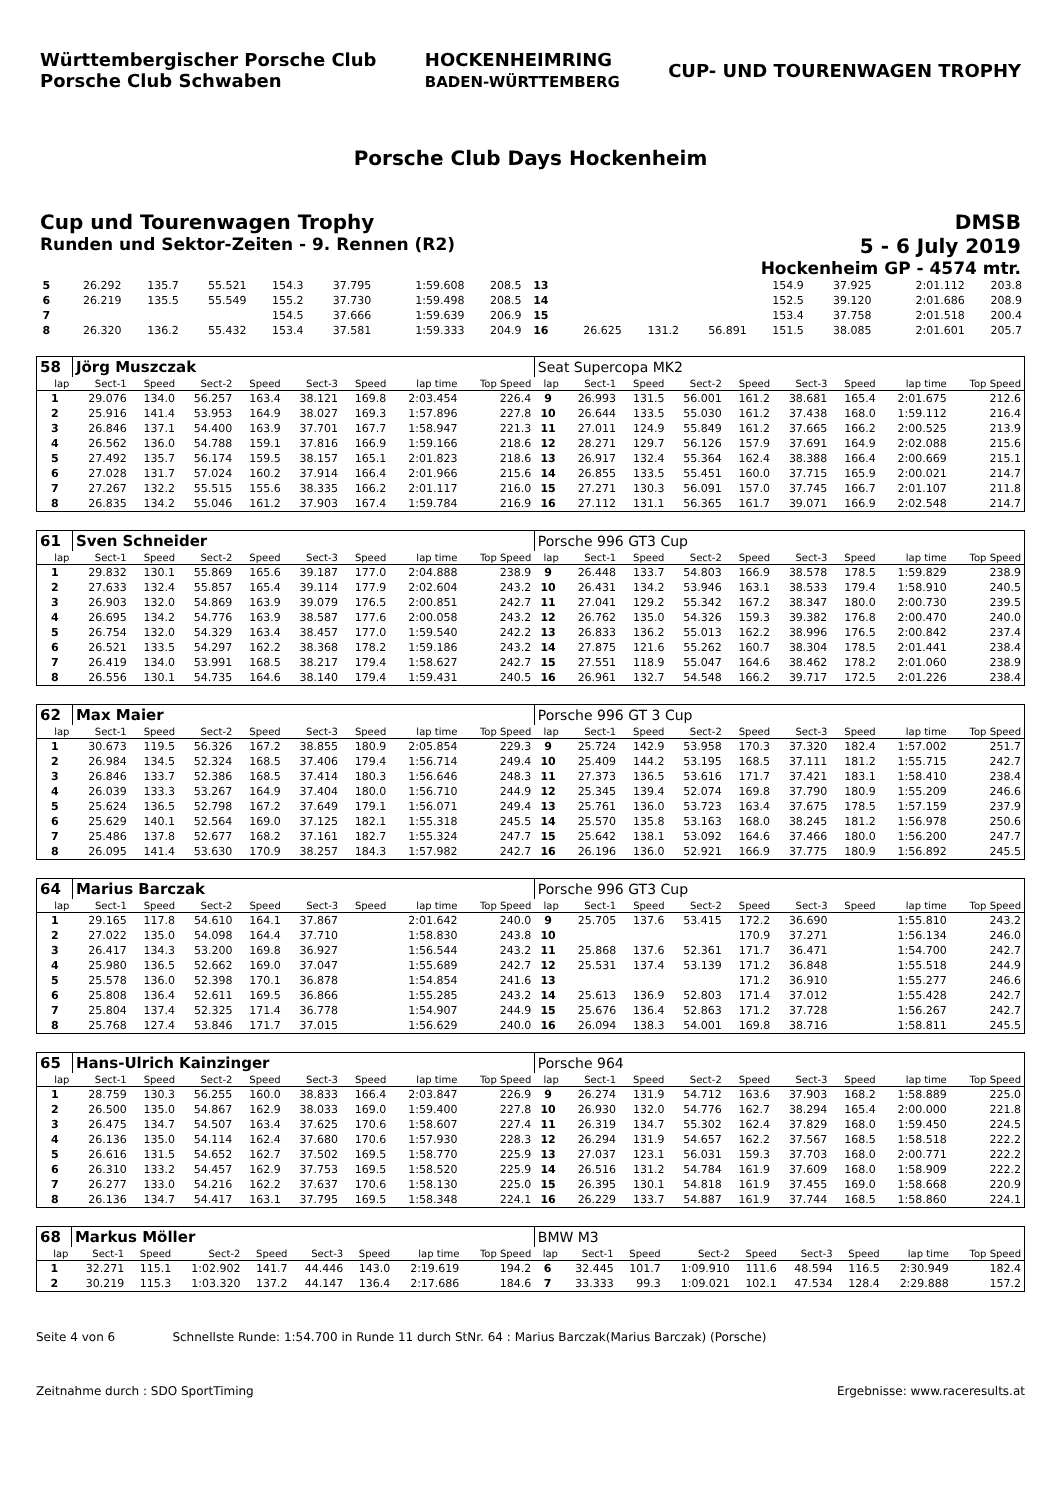Württembergischer Porsche Club
Porsche Club Schwaben
HOCKENHEIMRING
BADEN-WÜRTTEMBERG
CUP- UND TOURENWAGEN TROPHY
Porsche Club Days Hockenheim
Cup und Tourenwagen Trophy
Runden und Sektor-Zeiten - 9. Rennen (R2)
DMSB
5 - 6 July 2019
Hockenheim GP - 4574 mtr.
| 5 | 26.292 | 135.7 | 55.521 | 154.3 | 37.795 | | 1:59.608 | 208.5 | 13 | | | | 154.9 | 37.925 | | 2:01.112 | 203.8 |
| 6 | 26.219 | 135.5 | 55.549 | 155.2 | 37.730 | | 1:59.498 | 208.5 | 14 | | | | 152.5 | 39.120 | | 2:01.686 | 208.9 |
| 7 | | | | 154.5 | 37.666 | | 1:59.639 | 206.9 | 15 | | | | 153.4 | 37.758 | | 2:01.518 | 200.4 |
| 8 | 26.320 | 136.2 | 55.432 | 153.4 | 37.581 | | 1:59.333 | 204.9 | 16 | 26.625 | 131.2 | 56.891 | 151.5 | 38.085 | | 2:01.601 | 205.7 |
| 58 | Jörg Muszczak | | | | | | | | Seat Supercopa MK2 | | | | | | | | |
| lap | Sect-1 | Speed | Sect-2 | Speed | Sect-3 | Speed | lap time | Top Speed | lap | Sect-1 | Speed | Sect-2 | Speed | Sect-3 | Speed | lap time | Top Speed |
| 1 | 29.076 | 134.0 | 56.257 | 163.4 | 38.121 | 169.8 | 2:03.454 | 226.4 | 9 | 26.993 | 131.5 | 56.001 | 161.2 | 38.681 | 165.4 | 2:01.675 | 212.6 |
| 2 | 25.916 | 141.4 | 53.953 | 164.9 | 38.027 | 169.3 | 1:57.896 | 227.8 | 10 | 26.644 | 133.5 | 55.030 | 161.2 | 37.438 | 168.0 | 1:59.112 | 216.4 |
| 3 | 26.846 | 137.1 | 54.400 | 163.9 | 37.701 | 167.7 | 1:58.947 | 221.3 | 11 | 27.011 | 124.9 | 55.849 | 161.2 | 37.665 | 166.2 | 2:00.525 | 213.9 |
| 4 | 26.562 | 136.0 | 54.788 | 159.1 | 37.816 | 166.9 | 1:59.166 | 218.6 | 12 | 28.271 | 129.7 | 56.126 | 157.9 | 37.691 | 164.9 | 2:02.088 | 215.6 |
| 5 | 27.492 | 135.7 | 56.174 | 159.5 | 38.157 | 165.1 | 2:01.823 | 218.6 | 13 | 26.917 | 132.4 | 55.364 | 162.4 | 38.388 | 166.4 | 2:00.669 | 215.1 |
| 6 | 27.028 | 131.7 | 57.024 | 160.2 | 37.914 | 166.4 | 2:01.966 | 215.6 | 14 | 26.855 | 133.5 | 55.451 | 160.0 | 37.715 | 165.9 | 2:00.021 | 214.7 |
| 7 | 27.267 | 132.2 | 55.515 | 155.6 | 38.335 | 166.2 | 2:01.117 | 216.0 | 15 | 27.271 | 130.3 | 56.091 | 157.0 | 37.745 | 166.7 | 2:01.107 | 211.8 |
| 8 | 26.835 | 134.2 | 55.046 | 161.2 | 37.903 | 167.4 | 1:59.784 | 216.9 | 16 | 27.112 | 131.1 | 56.365 | 161.7 | 39.071 | 166.9 | 2:02.548 | 214.7 |
| 61 | Sven Schneider | | | | | | | | Porsche 996 GT3 Cup | | | | | | | | |
| lap | Sect-1 | Speed | Sect-2 | Speed | Sect-3 | Speed | lap time | Top Speed | lap | Sect-1 | Speed | Sect-2 | Speed | Sect-3 | Speed | lap time | Top Speed |
| 1 | 29.832 | 130.1 | 55.869 | 165.6 | 39.187 | 177.0 | 2:04.888 | 238.9 | 9 | 26.448 | 133.7 | 54.803 | 166.9 | 38.578 | 178.5 | 1:59.829 | 238.9 |
| 2 | 27.633 | 132.4 | 55.857 | 165.4 | 39.114 | 177.9 | 2:02.604 | 243.2 | 10 | 26.431 | 134.2 | 53.946 | 163.1 | 38.533 | 179.4 | 1:58.910 | 240.5 |
| 3 | 26.903 | 132.0 | 54.869 | 163.9 | 39.079 | 176.5 | 2:00.851 | 242.7 | 11 | 27.041 | 129.2 | 55.342 | 167.2 | 38.347 | 180.0 | 2:00.730 | 239.5 |
| 4 | 26.695 | 134.2 | 54.776 | 163.9 | 38.587 | 177.6 | 2:00.058 | 243.2 | 12 | 26.762 | 135.0 | 54.326 | 159.3 | 39.382 | 176.8 | 2:00.470 | 240.0 |
| 5 | 26.754 | 132.0 | 54.329 | 163.4 | 38.457 | 177.0 | 1:59.540 | 242.2 | 13 | 26.833 | 136.2 | 55.013 | 162.2 | 38.996 | 176.5 | 2:00.842 | 237.4 |
| 6 | 26.521 | 133.5 | 54.297 | 162.2 | 38.368 | 178.2 | 1:59.186 | 243.2 | 14 | 27.875 | 121.6 | 55.262 | 160.7 | 38.304 | 178.5 | 2:01.441 | 238.4 |
| 7 | 26.419 | 134.0 | 53.991 | 168.5 | 38.217 | 179.4 | 1:58.627 | 242.7 | 15 | 27.551 | 118.9 | 55.047 | 164.6 | 38.462 | 178.2 | 2:01.060 | 238.9 |
| 8 | 26.556 | 130.1 | 54.735 | 164.6 | 38.140 | 179.4 | 1:59.431 | 240.5 | 16 | 26.961 | 132.7 | 54.548 | 166.2 | 39.717 | 172.5 | 2:01.226 | 238.4 |
| 62 | Max Maier | | | | | | | | Porsche 996 GT 3 Cup | | | | | | | | |
| lap | Sect-1 | Speed | Sect-2 | Speed | Sect-3 | Speed | lap time | Top Speed | lap | Sect-1 | Speed | Sect-2 | Speed | Sect-3 | Speed | lap time | Top Speed |
| 1 | 30.673 | 119.5 | 56.326 | 167.2 | 38.855 | 180.9 | 2:05.854 | 229.3 | 9 | 25.724 | 142.9 | 53.958 | 170.3 | 37.320 | 182.4 | 1:57.002 | 251.7 |
| 2 | 26.984 | 134.5 | 52.324 | 168.5 | 37.406 | 179.4 | 1:56.714 | 249.4 | 10 | 25.409 | 144.2 | 53.195 | 168.5 | 37.111 | 181.2 | 1:55.715 | 242.7 |
| 3 | 26.846 | 133.7 | 52.386 | 168.5 | 37.414 | 180.3 | 1:56.646 | 248.3 | 11 | 27.373 | 136.5 | 53.616 | 171.7 | 37.421 | 183.1 | 1:58.410 | 238.4 |
| 4 | 26.039 | 133.3 | 53.267 | 164.9 | 37.404 | 180.0 | 1:56.710 | 244.9 | 12 | 25.345 | 139.4 | 52.074 | 169.8 | 37.790 | 180.9 | 1:55.209 | 246.6 |
| 5 | 25.624 | 136.5 | 52.798 | 167.2 | 37.649 | 179.1 | 1:56.071 | 249.4 | 13 | 25.761 | 136.0 | 53.723 | 163.4 | 37.675 | 178.5 | 1:57.159 | 237.9 |
| 6 | 25.629 | 140.1 | 52.564 | 169.0 | 37.125 | 182.1 | 1:55.318 | 245.5 | 14 | 25.570 | 135.8 | 53.163 | 168.0 | 38.245 | 181.2 | 1:56.978 | 250.6 |
| 7 | 25.486 | 137.8 | 52.677 | 168.2 | 37.161 | 182.7 | 1:55.324 | 247.7 | 15 | 25.642 | 138.1 | 53.092 | 164.6 | 37.466 | 180.0 | 1:56.200 | 247.7 |
| 8 | 26.095 | 141.4 | 53.630 | 170.9 | 38.257 | 184.3 | 1:57.982 | 242.7 | 16 | 26.196 | 136.0 | 52.921 | 166.9 | 37.775 | 180.9 | 1:56.892 | 245.5 |
| 64 | Marius Barczak | | | | | | | | Porsche 996 GT3 Cup | | | | | | | | |
| lap | Sect-1 | Speed | Sect-2 | Speed | Sect-3 | Speed | lap time | Top Speed | lap | Sect-1 | Speed | Sect-2 | Speed | Sect-3 | Speed | lap time | Top Speed |
| 1 | 29.165 | 117.8 | 54.610 | 164.1 | 37.867 | | 2:01.642 | 240.0 | 9 | 25.705 | 137.6 | 53.415 | 172.2 | 36.690 | | 1:55.810 | 243.2 |
| 2 | 27.022 | 135.0 | 54.098 | 164.4 | 37.710 | | 1:58.830 | 243.8 | 10 | | | | 170.9 | 37.271 | | 1:56.134 | 246.0 |
| 3 | 26.417 | 134.3 | 53.200 | 169.8 | 36.927 | | 1:56.544 | 243.2 | 11 | 25.868 | 137.6 | 52.361 | 171.7 | 36.471 | | 1:54.700 | 242.7 |
| 4 | 25.980 | 136.5 | 52.662 | 169.0 | 37.047 | | 1:55.689 | 242.7 | 12 | 25.531 | 137.4 | 53.139 | 171.2 | 36.848 | | 1:55.518 | 244.9 |
| 5 | 25.578 | 136.0 | 52.398 | 170.1 | 36.878 | | 1:54.854 | 241.6 | 13 | | | | 171.2 | 36.910 | | 1:55.277 | 246.6 |
| 6 | 25.808 | 136.4 | 52.611 | 169.5 | 36.866 | | 1:55.285 | 243.2 | 14 | 25.613 | 136.9 | 52.803 | 171.4 | 37.012 | | 1:55.428 | 242.7 |
| 7 | 25.804 | 137.4 | 52.325 | 171.4 | 36.778 | | 1:54.907 | 244.9 | 15 | 25.676 | 136.4 | 52.863 | 171.2 | 37.728 | | 1:56.267 | 242.7 |
| 8 | 25.768 | 127.4 | 53.846 | 171.7 | 37.015 | | 1:56.629 | 240.0 | 16 | 26.094 | 138.3 | 54.001 | 169.8 | 38.716 | | 1:58.811 | 245.5 |
| 65 | Hans-Ulrich Kainzinger | | | | | | | | Porsche 964 | | | | | | | | |
| lap | Sect-1 | Speed | Sect-2 | Speed | Sect-3 | Speed | lap time | Top Speed | lap | Sect-1 | Speed | Sect-2 | Speed | Sect-3 | Speed | lap time | Top Speed |
| 1 | 28.759 | 130.3 | 56.255 | 160.0 | 38.833 | 166.4 | 2:03.847 | 226.9 | 9 | 26.274 | 131.9 | 54.712 | 163.6 | 37.903 | 168.2 | 1:58.889 | 225.0 |
| 2 | 26.500 | 135.0 | 54.867 | 162.9 | 38.033 | 169.0 | 1:59.400 | 227.8 | 10 | 26.930 | 132.0 | 54.776 | 162.7 | 38.294 | 165.4 | 2:00.000 | 221.8 |
| 3 | 26.475 | 134.7 | 54.507 | 163.4 | 37.625 | 170.6 | 1:58.607 | 227.4 | 11 | 26.319 | 134.7 | 55.302 | 162.4 | 37.829 | 168.0 | 1:59.450 | 224.5 |
| 4 | 26.136 | 135.0 | 54.114 | 162.4 | 37.680 | 170.6 | 1:57.930 | 228.3 | 12 | 26.294 | 131.9 | 54.657 | 162.2 | 37.567 | 168.5 | 1:58.518 | 222.2 |
| 5 | 26.616 | 131.5 | 54.652 | 162.7 | 37.502 | 169.5 | 1:58.770 | 225.9 | 13 | 27.037 | 123.1 | 56.031 | 159.3 | 37.703 | 168.0 | 2:00.771 | 222.2 |
| 6 | 26.310 | 133.2 | 54.457 | 162.9 | 37.753 | 169.5 | 1:58.520 | 225.9 | 14 | 26.516 | 131.2 | 54.784 | 161.9 | 37.609 | 168.0 | 1:58.909 | 222.2 |
| 7 | 26.277 | 133.0 | 54.216 | 162.2 | 37.637 | 170.6 | 1:58.130 | 225.0 | 15 | 26.395 | 130.1 | 54.818 | 161.9 | 37.455 | 169.0 | 1:58.668 | 220.9 |
| 8 | 26.136 | 134.7 | 54.417 | 163.1 | 37.795 | 169.5 | 1:58.348 | 224.1 | 16 | 26.229 | 133.7 | 54.887 | 161.9 | 37.744 | 168.5 | 1:58.860 | 224.1 |
| 68 | Markus Möller | | | | | | | | BMW M3 | | | | | | | | |
| lap | Sect-1 | Speed | Sect-2 | Speed | Sect-3 | Speed | lap time | Top Speed | lap | Sect-1 | Speed | Sect-2 | Speed | Sect-3 | Speed | lap time | Top Speed |
| 1 | 32.271 | 115.1 | 1:02.902 | 141.7 | 44.446 | 143.0 | 2:19.619 | 194.2 | 6 | 32.445 | 101.7 | 1:09.910 | 111.6 | 48.594 | 116.5 | 2:30.949 | 182.4 |
| 2 | 30.219 | 115.3 | 1:03.320 | 137.2 | 44.147 | 136.4 | 2:17.686 | 184.6 | 7 | 33.333 | 99.3 | 1:09.021 | 102.1 | 47.534 | 128.4 | 2:29.888 | 157.2 |
Seite 4 von 6 Schnellste Runde: 1:54.700 in Runde 11 durch StNr. 64 : Marius Barczak(Marius Barczak) (Porsche)
Zeitnahme durch : SDO SportTiming Ergebnisse: www.raceresults.at